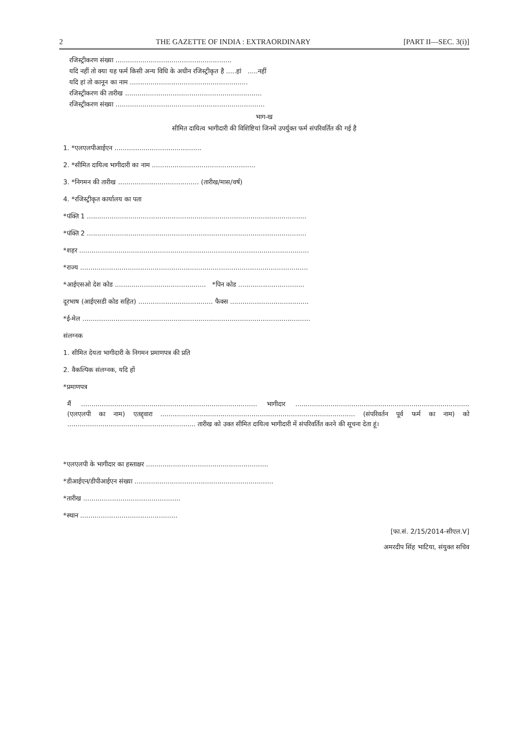2 THE GAZETTE OF INDIA : EXTRAORDINARY [PART II—SEC. 3(i)]
रजिस्ट्रीकरण संख्या ........................................................
यदि नहीं तो क्या यह फर्म किसी अन्य विधि के अधीन रजिस्ट्रीकृत है .....हां .....नहीं
यदि हां तो कानून का नाम .........................................................
रजिस्ट्रीकरण की तारीख ..................................................................
रजिस्ट्रीकरण संख्या ........................................................................
भाग-ख
सीमित दायित्व भागीदारी की विशिष्टियां जिनमें उपर्युक्त फर्म संपरिवर्तित की गई है
1. *एलएलपीआईएन ..........................................
2. *सीमित दायित्व भागीदारी का नाम ..................................................
3. *निगमन की तारीख ....................................... (तारीख/मास/वर्ष)
4. *रजिस्ट्रीकृत कार्यालय का पता
*पंक्ति 1 ..........................................................................................................
*पंक्ति 2 ..........................................................................................................
*शहर ...............................................................................................................
*राज्य ..............................................................................................................
*आईएसओ देश कोड ............................................ *पिन कोड ................................
दूरभाष (आईएसडी कोड सहित) .................................... फैक्स ......................................
*ई-मेल ..............................................................................................................
संलग्नक
1. सीमित देयता भागीदारी के निगमन प्रमाणपत्र की प्रति
2. वैकल्पिक संलग्नक, यदि हों
*प्रमाणपत्र
मैं ..................................................................................... भागीदार .................................................................................... (एलएलपी का नाम) एतद्द्वारा .............................................................................................. (संपरिवर्तन पूर्व फर्म का नाम) को .............................................................. तारीख को उक्त सीमित दायित्व भागीदारी में संपरिवर्तित करने की सूचना देता हूं।
*एलएलपी के भागीदार का हस्ताक्षर ...........................................................
*डीआईएन/डीपीआईएन संख्या ...................................................................
*तारीख ...............................................
*स्थान ...............................................
[फा.सं. 2/15/2014-सीएल.V]
अमरदीप सिंह भाटिया, संयुक्त सचिव